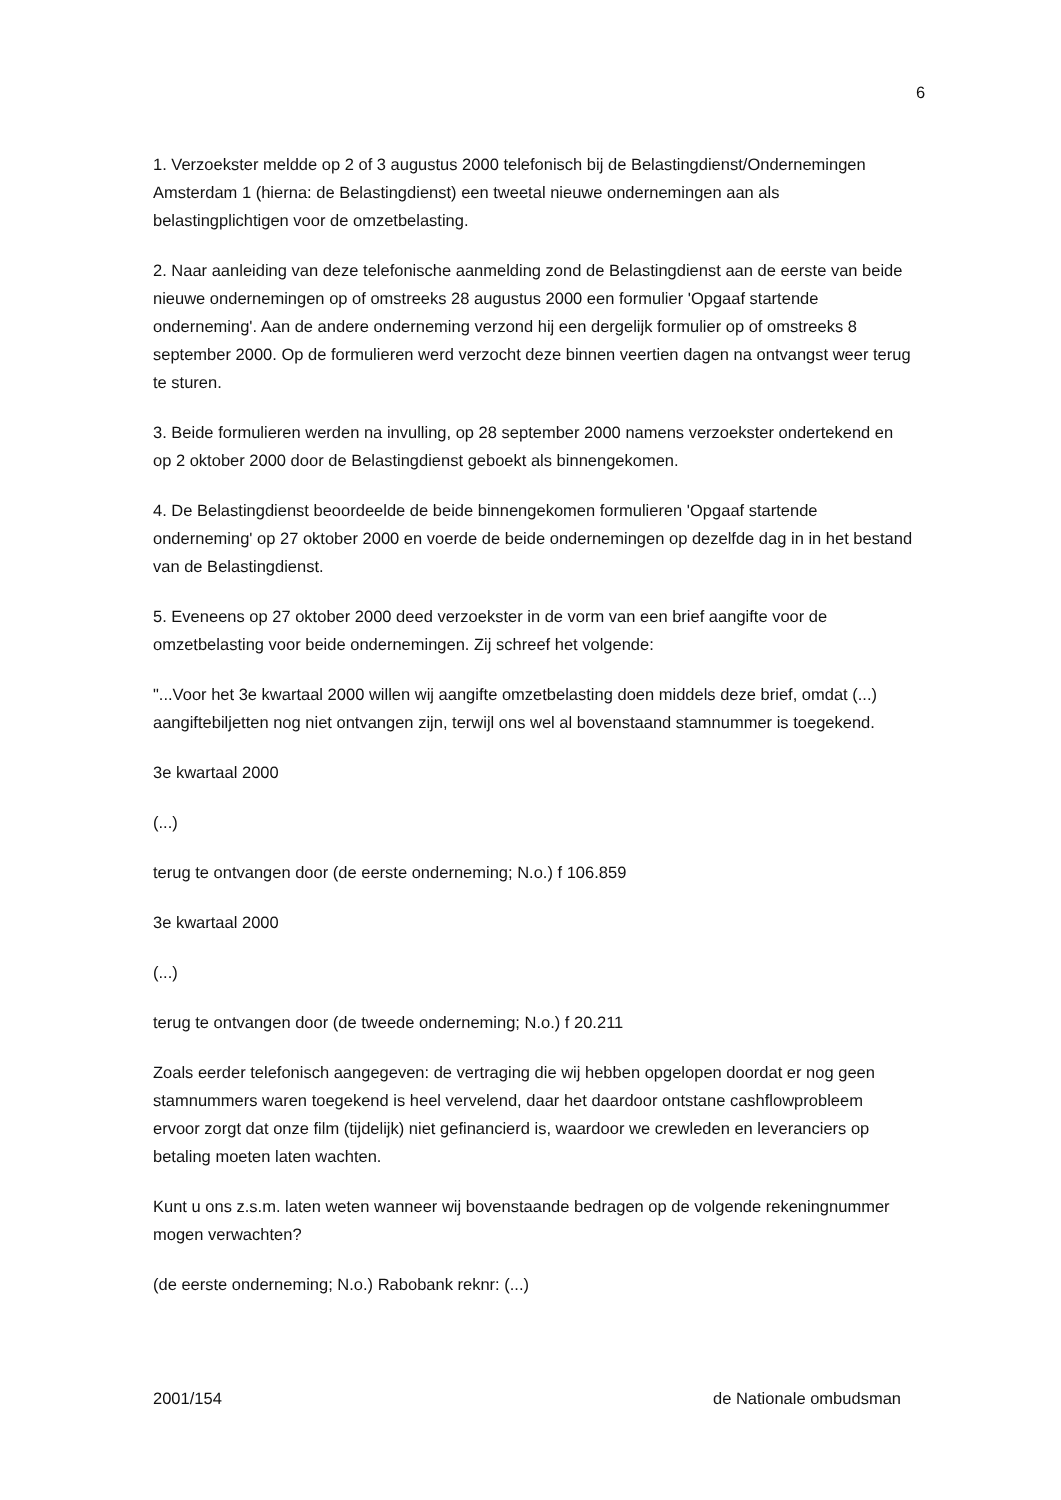6
1. Verzoekster meldde op 2 of 3 augustus 2000 telefonisch bij de Belastingdienst/Ondernemingen Amsterdam 1 (hierna: de Belastingdienst) een tweetal nieuwe ondernemingen aan als belastingplichtigen voor de omzetbelasting.
2. Naar aanleiding van deze telefonische aanmelding zond de Belastingdienst aan de eerste van beide nieuwe ondernemingen op of omstreeks 28 augustus 2000 een formulier 'Opgaaf startende onderneming'. Aan de andere onderneming verzond hij een dergelijk formulier op of omstreeks 8 september 2000. Op de formulieren werd verzocht deze binnen veertien dagen na ontvangst weer terug te sturen.
3. Beide formulieren werden na invulling, op 28 september 2000 namens verzoekster ondertekend en op 2 oktober 2000 door de Belastingdienst geboekt als binnengekomen.
4. De Belastingdienst beoordeelde de beide binnengekomen formulieren 'Opgaaf startende onderneming' op 27 oktober 2000 en voerde de beide ondernemingen op dezelfde dag in in het bestand van de Belastingdienst.
5. Eveneens op 27 oktober 2000 deed verzoekster in de vorm van een brief aangifte voor de omzetbelasting voor beide ondernemingen. Zij schreef het volgende:
"...Voor het 3e kwartaal 2000 willen wij aangifte omzetbelasting doen middels deze brief, omdat (...) aangiftebiljetten nog niet ontvangen zijn, terwijl ons wel al bovenstaand stamnummer is toegekend.
3e kwartaal 2000
(...)
terug te ontvangen door (de eerste onderneming; N.o.) f 106.859
3e kwartaal 2000
(...)
terug te ontvangen door (de tweede onderneming; N.o.) f 20.211
Zoals eerder telefonisch aangegeven: de vertraging die wij hebben opgelopen doordat er nog geen stamnummers waren toegekend is heel vervelend, daar het daardoor ontstane cashflowprobleem ervoor zorgt dat onze film (tijdelijk) niet gefinancierd is, waardoor we crewleden en leveranciers op betaling moeten laten wachten.
Kunt u ons z.s.m. laten weten wanneer wij bovenstaande bedragen op de volgende rekeningnummer mogen verwachten?
(de eerste onderneming; N.o.) Rabobank reknr: (...)
2001/154 de Nationale ombudsman